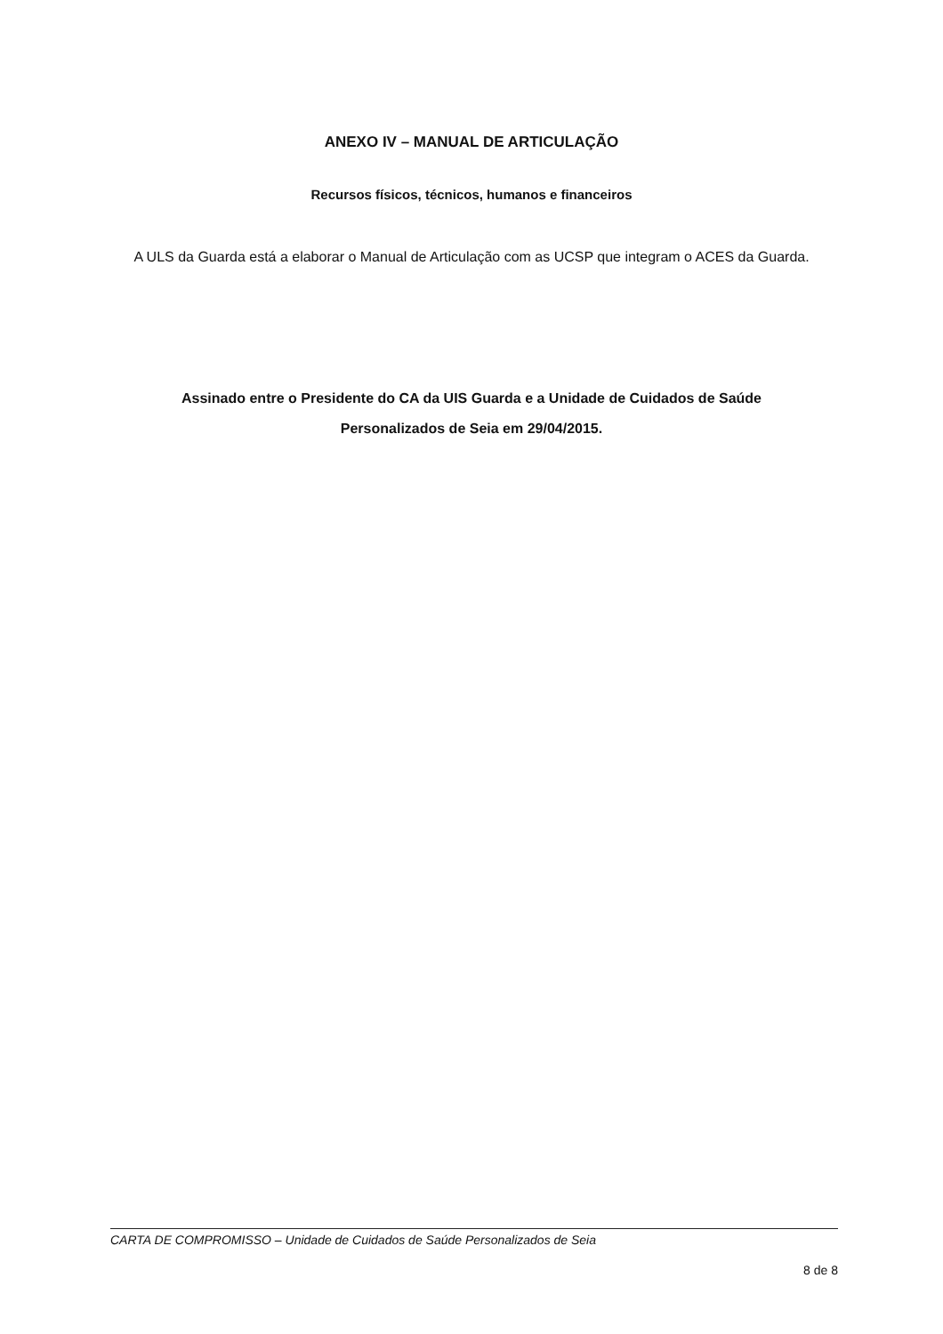ANEXO IV – MANUAL DE ARTICULAÇÃO
Recursos físicos, técnicos, humanos e financeiros
A ULS da Guarda está a elaborar o Manual de Articulação com as UCSP que integram o ACES da Guarda.
Assinado entre o Presidente do CA da UIS Guarda e a Unidade de Cuidados de Saúde Personalizados de Seia em 29/04/2015.
CARTA DE COMPROMISSO – Unidade de Cuidados de Saúde Personalizados de Seia
8 de 8